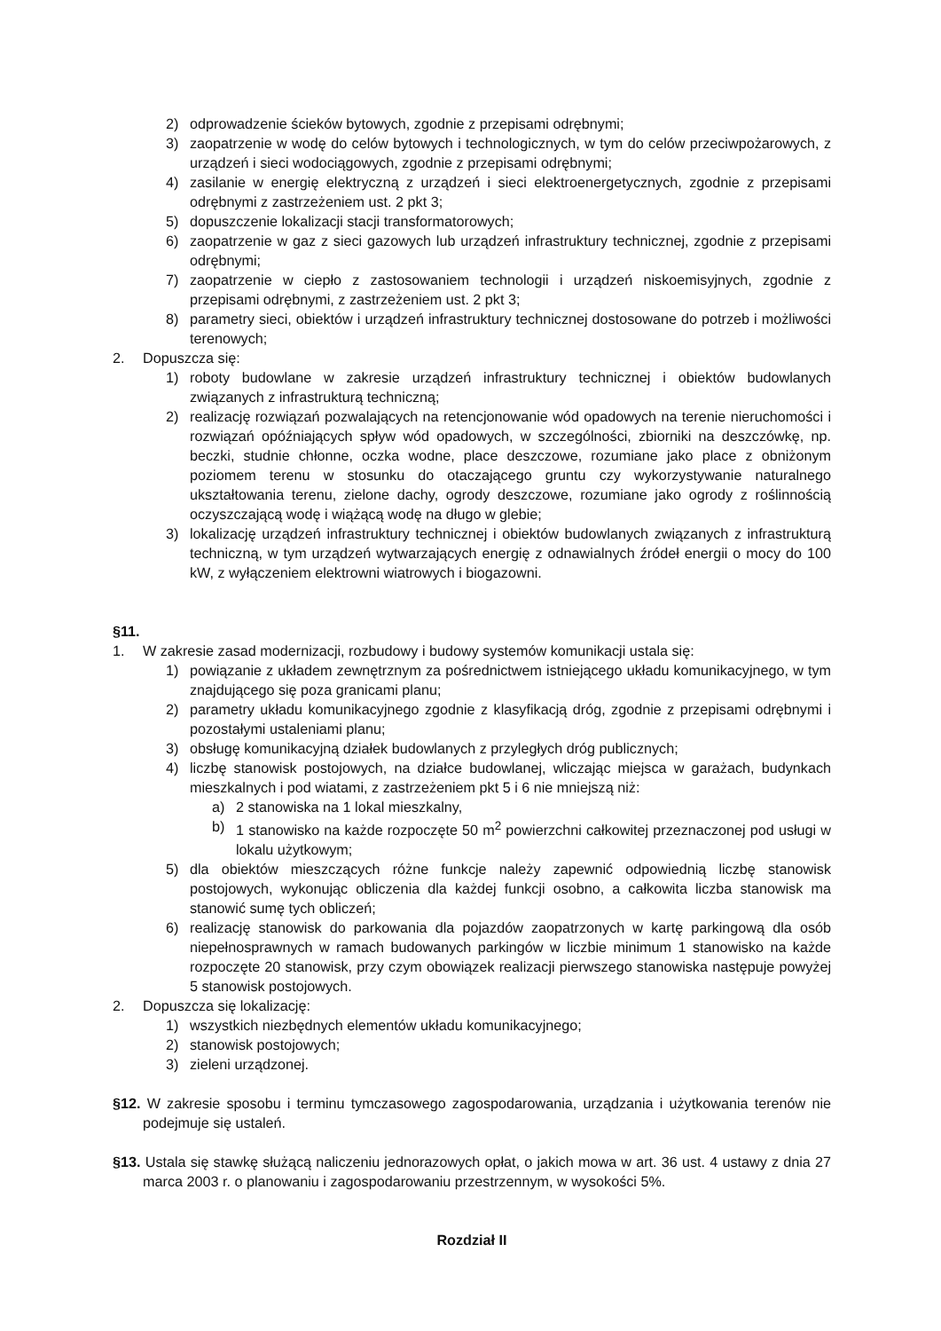2) odprowadzenie ścieków bytowych, zgodnie z przepisami odrębnymi;
3) zaopatrzenie w wodę do celów bytowych i technologicznych, w tym do celów przeciwpożarowych, z urządzeń i sieci wodociągowych, zgodnie z przepisami odrębnymi;
4) zasilanie w energię elektryczną z urządzeń i sieci elektroenergetycznych, zgodnie z przepisami odrębnymi z zastrzeżeniem ust. 2 pkt 3;
5) dopuszczenie lokalizacji stacji transformatorowych;
6) zaopatrzenie w gaz z sieci gazowych lub urządzeń infrastruktury technicznej, zgodnie z przepisami odrębnymi;
7) zaopatrzenie w ciepło z zastosowaniem technologii i urządzeń niskoemisyjnych, zgodnie z przepisami odrębnymi, z zastrzeżeniem ust. 2 pkt 3;
8) parametry sieci, obiektów i urządzeń infrastruktury technicznej dostosowane do potrzeb i możliwości terenowych;
2. Dopuszcza się:
1) roboty budowlane w zakresie urządzeń infrastruktury technicznej i obiektów budowlanych związanych z infrastrukturą techniczną;
2) realizację rozwiązań pozwalających na retencjonowanie wód opadowych na terenie nieruchomości i rozwiązań opóźniających spływ wód opadowych, w szczególności, zbiorniki na deszczówkę, np. beczki, studnie chłonne, oczka wodne, place deszczowe, rozumiane jako place z obniżonym poziomem terenu w stosunku do otaczającego gruntu czy wykorzystywanie naturalnego ukształtowania terenu, zielone dachy, ogrody deszczowe, rozumiane jako ogrody z roślinnością oczyszczającą wodę i wiążącą wodę na długo w glebie;
3) lokalizację urządzeń infrastruktury technicznej i obiektów budowlanych związanych z infrastrukturą techniczną, w tym urządzeń wytwarzających energię z odnawialnych źródeł energii o mocy do 100 kW, z wyłączeniem elektrowni wiatrowych i biogazowni.
§11.
1. W zakresie zasad modernizacji, rozbudowy i budowy systemów komunikacji ustala się:
1) powiązanie z układem zewnętrznym za pośrednictwem istniejącego układu komunikacyjnego, w tym znajdującego się poza granicami planu;
2) parametry układu komunikacyjnego zgodnie z klasyfikacją dróg, zgodnie z przepisami odrębnymi i pozostałymi ustaleniami planu;
3) obsługę komunikacyjną działek budowlanych z przyległych dróg publicznych;
4) liczbę stanowisk postojowych, na działce budowlanej, wliczając miejsca w garażach, budynkach mieszkalnych i pod wiatami, z zastrzeżeniem pkt 5 i 6 nie mniejszą niż:
a) 2 stanowiska na 1 lokal mieszkalny,
b) 1 stanowisko na każde rozpoczęte 50 m<sup>2</sup> powierzchni całkowitej przeznaczonej pod usługi w lokalu użytkowym;
5) dla obiektów mieszczących różne funkcje należy zapewnić odpowiednią liczbę stanowisk postojowych, wykonując obliczenia dla każdej funkcji osobno, a całkowita liczba stanowisk ma stanowić sumę tych obliczeń;
6) realizację stanowisk do parkowania dla pojazdów zaopatrzonych w kartę parkingową dla osób niepełnosprawnych w ramach budowanych parkingów w liczbie minimum 1 stanowisko na każde rozpoczęte 20 stanowisk, przy czym obowiązek realizacji pierwszego stanowiska następuje powyżej 5 stanowisk postojowych.
2. Dopuszcza się lokalizację:
1) wszystkich niezbędnych elementów układu komunikacyjnego;
2) stanowisk postojowych;
3) zieleni urządzonej.
§12. W zakresie sposobu i terminu tymczasowego zagospodarowania, urządzania i użytkowania terenów nie podejmuje się ustaleń.
§13. Ustala się stawkę służącą naliczeniu jednorazowych opłat, o jakich mowa w art. 36 ust. 4 ustawy z dnia 27 marca 2003 r. o planowaniu i zagospodarowaniu przestrzennym, w wysokości 5%.
Rozdział II